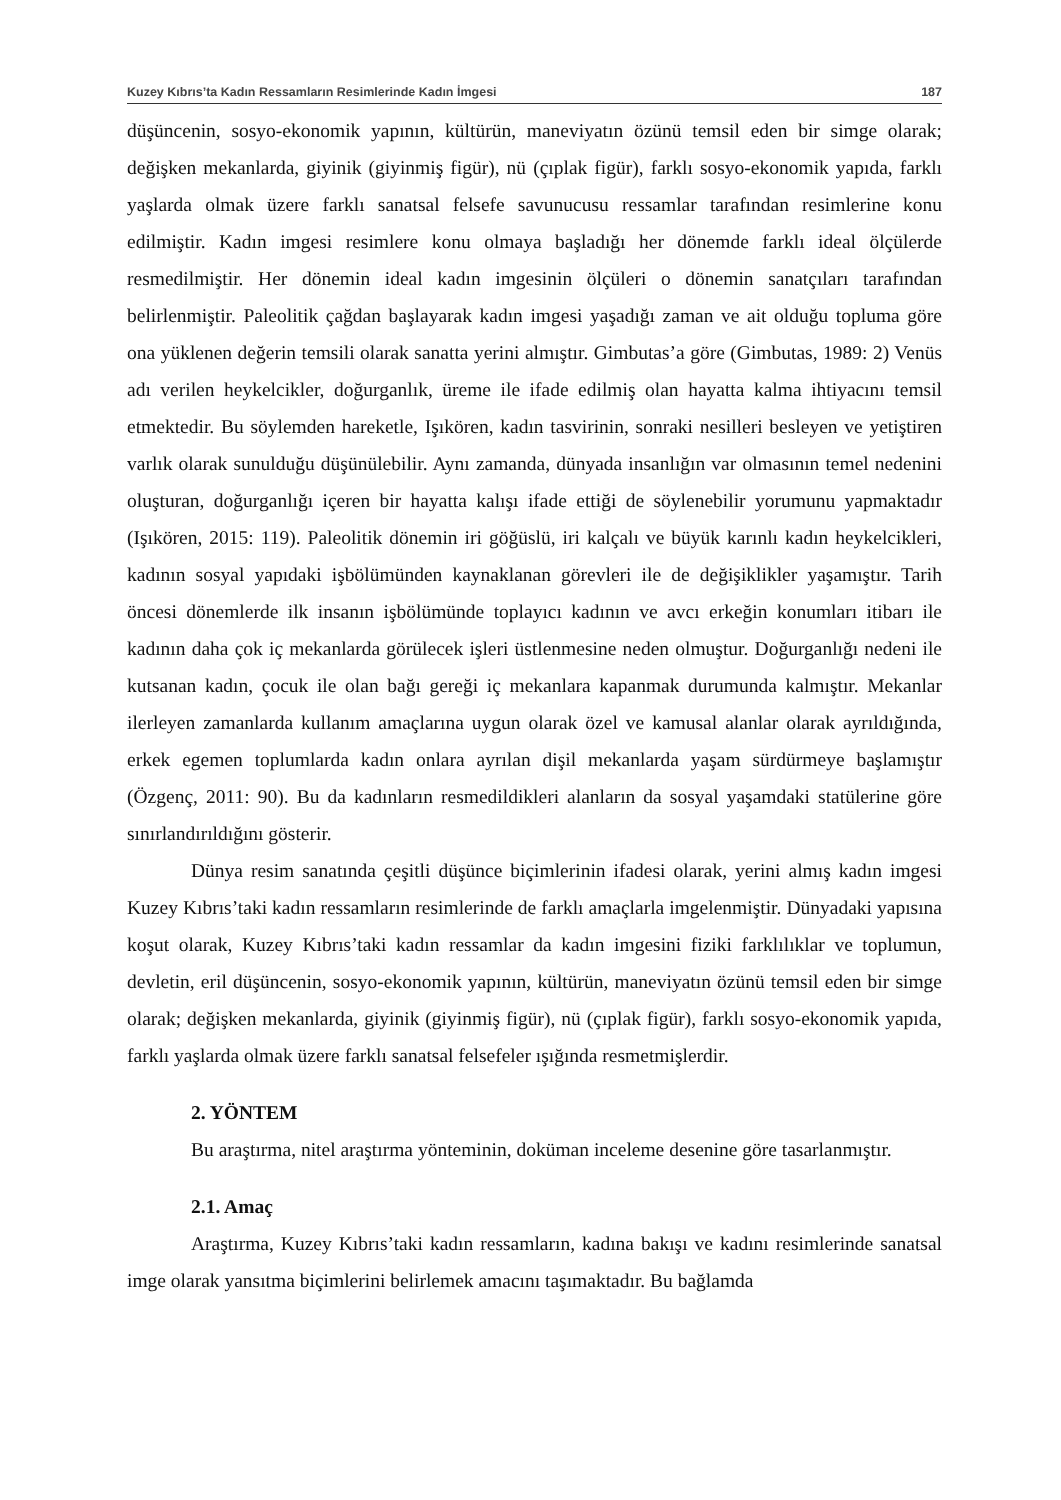Kuzey Kıbrıs’ta Kadın Ressamların Resimlerinde Kadın İmgesi 187
düşüncenin, sosyo-ekonomik yapının, kültürün, maneviyatın özünü temsil eden bir simge olarak; değişken mekanlarda, giyinik (giyinmiş figür), nü (çıplak figür), farklı sosyo-ekonomik yapıda, farklı yaşlarda olmak üzere farklı sanatsal felsefe savunucusu ressamlar tarafından resimlerine konu edilmiştir. Kadın imgesi resimlere konu olmaya başladığı her dönemde farklı ideal ölçülerde resmedilmiştir. Her dönemin ideal kadın imgesinin ölçüleri o dönemin sanatçıları tarafından belirlenmiştir. Paleolitik çağdan başlayarak kadın imgesi yaşadığı zaman ve ait olduğu topluma göre ona yüklenen değerin temsili olarak sanatta yerini almıştır. Gimbutas’a göre (Gimbutas, 1989: 2) Venüs adı verilen heykelcikler, doğurganlık, üreme ile ifade edilmiş olan hayatta kalma ihtiyacını temsil etmektedir. Bu söylemden hareketle, Işıkören, kadın tasvirinin, sonraki nesilleri besleyen ve yetiştiren varlık olarak sunulduğu düşünülebilir. Aynı zamanda, dünyada insanlığın var olmasının temel nedenini oluşturan, doğurganlığı içeren bir hayatta kalışı ifade ettiği de söylenebilir yorumunu yapmaktadır (Işıkören, 2015: 119). Paleolitik dönemin iri göğüslü, iri kalçalı ve büyük karınlı kadın heykelcikleri, kadının sosyal yapıdaki işbölümünden kaynaklanan görevleri ile de değişiklikler yaşamıştır. Tarih öncesi dönemlerde ilk insanın işbölümünde toplayıcı kadının ve avcı erkeğin konumları itibarı ile kadının daha çok iç mekanlarda görülecek işleri üstlenmesine neden olmuştur. Doğurganlığı nedeni ile kutsanan kadın, çocuk ile olan bağı gereği iç mekanlara kapanmak durumunda kalmıştır. Mekanlar ilerleyen zamanlarda kullanım amaçlarına uygun olarak özel ve kamusal alanlar olarak ayrıldığında, erkek egemen toplumlarda kadın onlara ayrılan dişil mekanlarda yaşam sürdürmeye başlamıştır (Özgenç, 2011: 90). Bu da kadınların resmedildikleri alanların da sosyal yaşamdaki statülerine göre sınırlandırıldığını gösterir.
Dünya resim sanatında çeşitli düşünce biçimlerinin ifadesi olarak, yerini almış kadın imgesi Kuzey Kıbrıs’taki kadın ressamların resimlerinde de farklı amaçlarla imgelenmiştir. Dünyadaki yapısına koşut olarak, Kuzey Kıbrıs’taki kadın ressamlar da kadın imgesini fiziki farklılıklar ve toplumun, devletin, eril düşüncenin, sosyo-ekonomik yapının, kültürün, maneviyatın özünü temsil eden bir simge olarak; değişken mekanlarda, giyinik (giyinmiş figür), nü (çıplak figür), farklı sosyo-ekonomik yapıda, farklı yaşlarda olmak üzere farklı sanatsal felsefeler ışığında resmetmişlerdir.
2. YÖNTEM
Bu araştırma, nitel araştırma yönteminin, doküman inceleme desenine göre tasarlanmıştır.
2.1. Amaç
Araştırma, Kuzey Kıbrıs’taki kadın ressamların, kadına bakışı ve kadını resimlerinde sanatsal imge olarak yansıtma biçimlerini belirlemek amacını taşımaktadır. Bu bağlamda